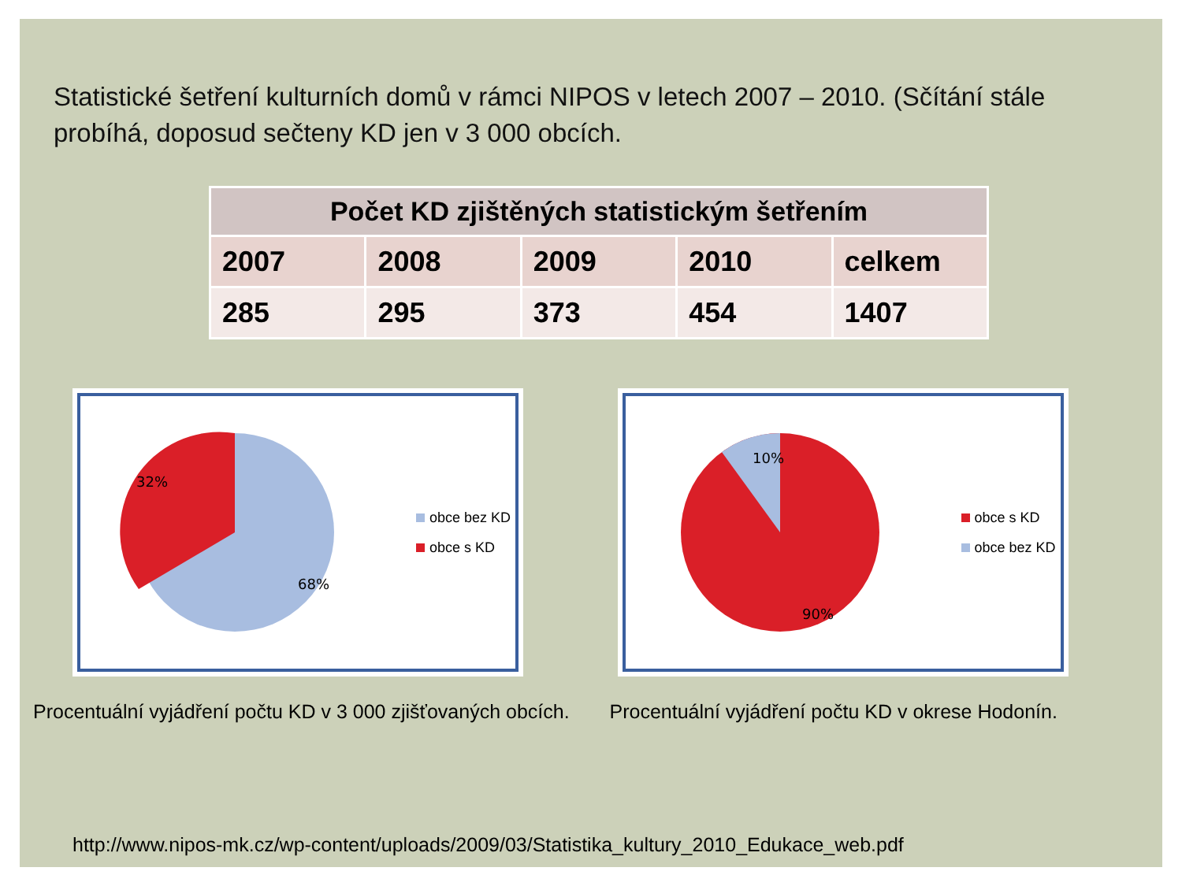Statistické šetření kulturních domů v rámci NIPOS v letech 2007 – 2010. (Sčítání stále probíhá, doposud sečteny KD jen v 3 000 obcích.
| Počet KD zjištěných statistickým šetřením | | | | |
| --- | --- | --- | --- | --- |
| 2007 | 2008 | 2009 | 2010 | celkem |
| 285 | 295 | 373 | 454 | 1407 |
32%
68%
obce bez KD
obce s KD
Procentuální vyjádření počtu KD v 3 000 zjišťovaných obcích.
10%
90%
obce s KD
obce bez KD
Procentuální vyjádření počtu KD v okrese Hodonín.
http://www.nipos-mk.cz/wp-content/uploads/2009/03/Statistika_kultury_2010_Edukace_web.pdf